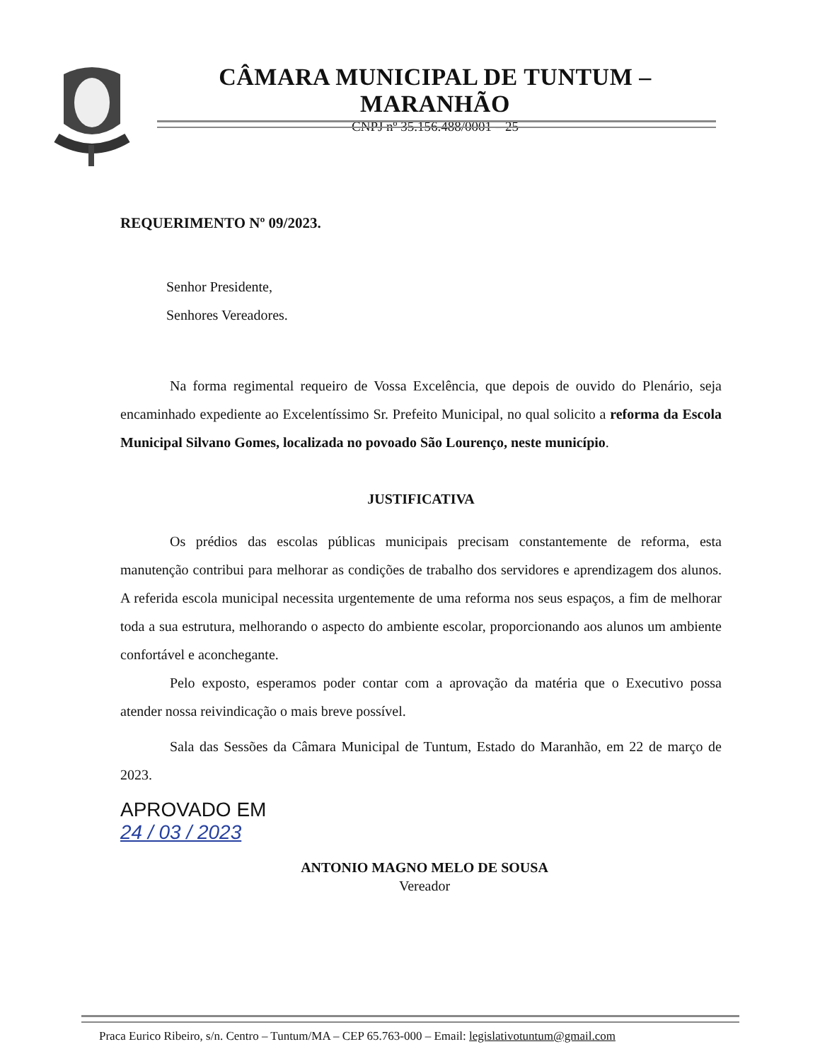CÂMARA MUNICIPAL DE TUNTUM – MARANHÃO
CNPJ nº 35.156.488/0001 – 25
REQUERIMENTO Nº 09/2023.
Senhor Presidente,
Senhores Vereadores.
Na forma regimental requeiro de Vossa Excelência, que depois de ouvido do Plenário, seja encaminhado expediente ao Excelentíssimo Sr. Prefeito Municipal, no qual solicito a reforma da Escola Municipal Silvano Gomes, localizada no povoado São Lourenço, neste município.
JUSTIFICATIVA
Os prédios das escolas públicas municipais precisam constantemente de reforma, esta manutenção contribui para melhorar as condições de trabalho dos servidores e aprendizagem dos alunos. A referida escola municipal necessita urgentemente de uma reforma nos seus espaços, a fim de melhorar toda a sua estrutura, melhorando o aspecto do ambiente escolar, proporcionando aos alunos um ambiente confortável e aconchegante.
Pelo exposto, esperamos poder contar com a aprovação da matéria que o Executivo possa atender nossa reivindicação o mais breve possível.
Sala das Sessões da Câmara Municipal de Tuntum, Estado do Maranhão, em 22 de março de 2023.
APROVADO EM
24 / 03 / 2023
ANTONIO MAGNO MELO DE SOUSA
Vereador
Praca Eurico Ribeiro, s/n. Centro – Tuntum/MA – CEP 65.763-000 – Email: legislativotuntum@gmail.com